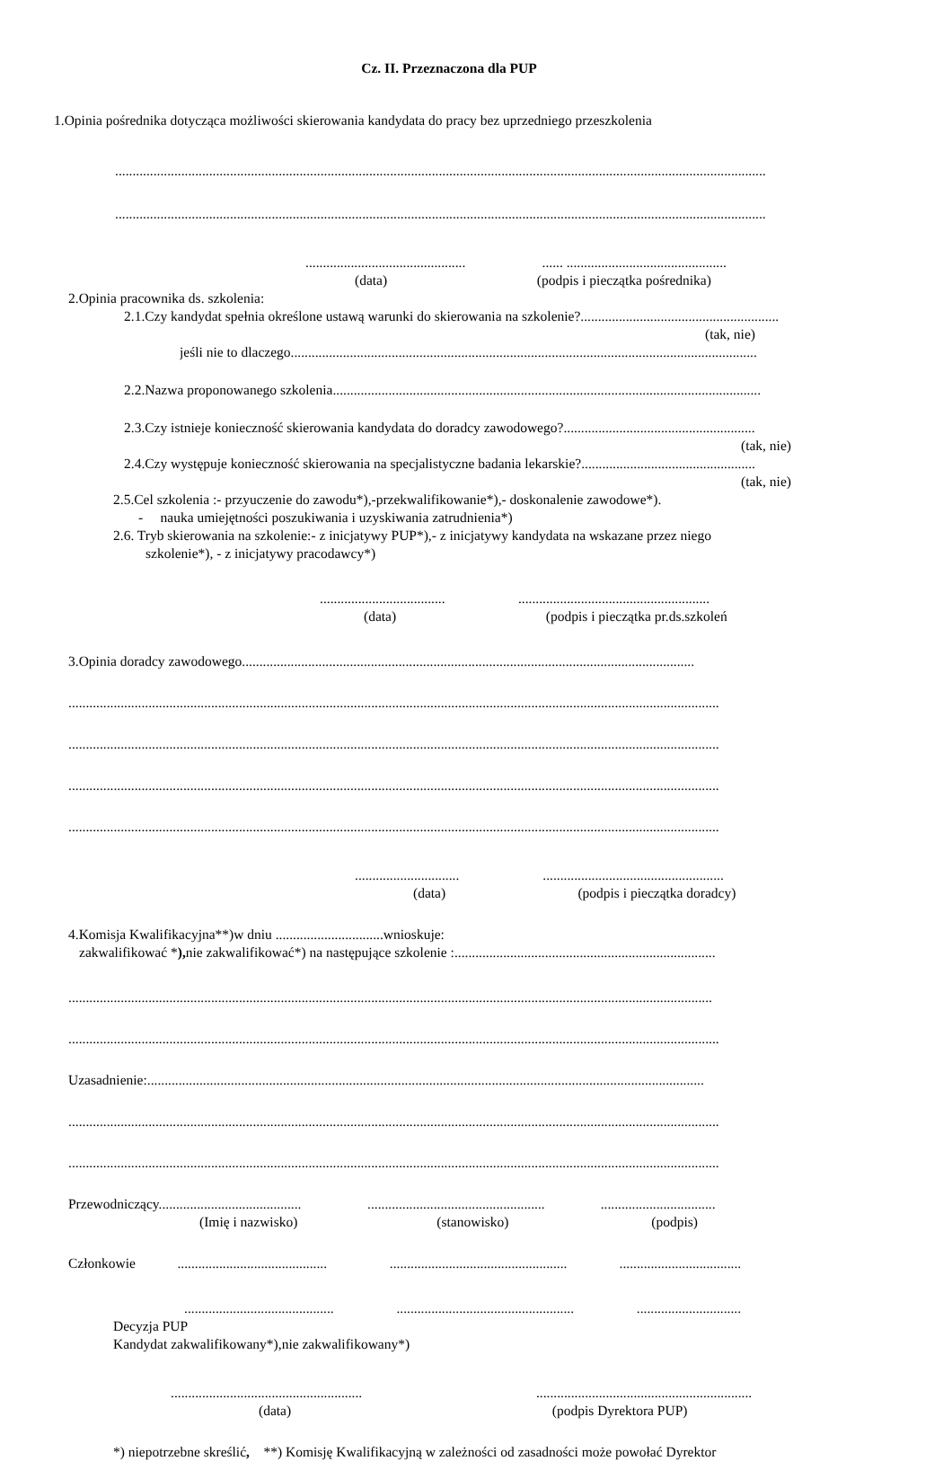Cz. II. Przeznaczona dla PUP
1.Opinia pośrednika dotycząca możliwości skierowania kandydata do pracy bez uprzedniego przeszkolenia
...........................................................................................................................................................................................
...........................................................................................................................................................................................
.............................................. ...... ..............................................
(data) (podpis i pieczątka pośrednika)
2.Opinia pracownika ds. szkolenia:
2.1.Czy kandydat spełnia określone ustawą warunki do skierowania na szkolenie?.........................................................
(tak, nie)
jeśli nie to dlaczego......................................................................................................................................
2.2.Nazwa proponowanego szkolenia...........................................................................................................................
2.3.Czy istnieje konieczność skierowania kandydata do doradcy zawodowego?.......................................................
(tak, nie)
2.4.Czy występuje konieczność skierowania na specjalistyczne badania lekarskie?..................................................
(tak, nie)
2.5.Cel szkolenia :- przyuczenie do zawodu*),-przekwalifikowanie*),- doskonalenie zawodowe*).
- nauka umiejętności poszukiwania i uzyskiwania zatrudnienia*)
2.6. Tryb skierowania na szkolenie:- z inicjatywy PUP*),- z inicjatywy kandydata na wskazane przez niego
szkolenie*), - z inicjatywy pracodawcy*)
.................................... .......................................................
(data) (podpis i pieczątka pr.ds.szkoleń
3.Opinia doradcy zawodowego..................................................................................................................................
...........................................................................................................................................................................................
...........................................................................................................................................................................................
...........................................................................................................................................................................................
...........................................................................................................................................................................................
.............................. ....................................................
(data) (podpis i pieczątka doradcy)
4.Komisja Kwalifikacyjna**)w dniu ...............................wnioskuje:
zakwalifikować *), nie zakwalifikować*) na następujące szkolenie :...........................................................................
.........................................................................................................................................................................................
...........................................................................................................................................................................................
Uzasadnienie:................................................................................................................................................................
...........................................................................................................................................................................................
...........................................................................................................................................................................................
Przewodniczący......................................... ................................................... .................................
(Imię i nazwisko) (stanowisko) (podpis)
Członkowie ........................................... ................................................... ...................................
........................................... ................................................... ..............................
Decyzja PUP
Kandydat zakwalifikowany*),nie zakwalifikowany*)
....................................................... ..............................................................
(data) (podpis Dyrektora PUP)
*) niepotrzebne skreślić, **) Komisję Kwalifikacyjną w zależności od zasadności może powołać Dyrektor